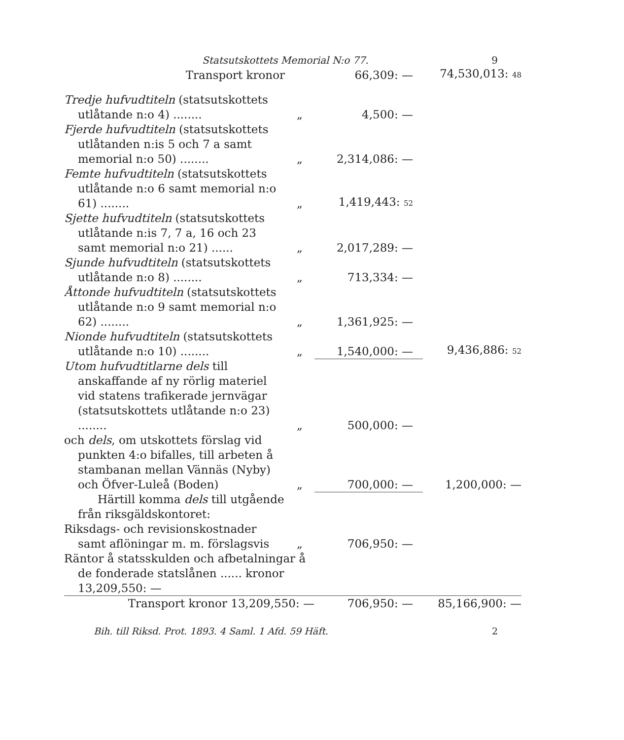Statsutskottets Memorial N:o 77. 9
| Transport kronor | | 66,309: — | 74,530,013: 48 |
| Tredje hufvudtiteln (statsutskottets utlåtande n:o 4) ........ | „ | 4,500: — | |
| Fjerde hufvudtiteln (statsutskottets utlåtanden n:is 5 och 7 a samt memorial n:o 50) ........ | „ | 2,314,086: — | |
| Femte hufvudtiteln (statsutskottets utlåtande n:o 6 samt memorial n:o 61) ........ | „ | 1,419,443: 52 | |
| Sjette hufvudtiteln (statsutskottets utlåtande n:is 7, 7 a, 16 och 23 samt memorial n:o 21) ...... | „ | 2,017,289: — | |
| Sjunde hufvudtiteln (statsutskottets utlåtande n:o 8) ........ | „ | 713,334: — | |
| Åttonde hufvudtiteln (statsutskottets utlåtande n:o 9 samt memorial n:o 62) ........ | „ | 1,361,925: — | |
| Nionde hufvudtiteln (statsutskottets utlåtande n:o 10) ........ | „ | 1,540,000: — | 9,436,886: 52 |
| Utom hufvudtitlarne dels till anskaffande af ny rörlig materiel vid statens trafikerade jernvägar (statsutskottets utlåtande n:o 23) ........ | „ | 500,000: — | |
| och dels , om utskottets förslag vid punkten 4:o bifalles, till arbeten å stambanan mellan Vännäs (Nyby) och Öfver-Luleå (Boden) | „ | 700,000: — | 1,200,000: — |
| Härtill komma dels till utgående från riksgäldskontoret: | | | |
| Riksdags- och revisionskostnader samt aflöningar m. m. förslagsvis | „ | 706,950: — | |
| Räntor å statsskulden och afbetalningar å de fonderade statslånen ...... kronor 13,209,550: — | | | |
| Transport kronor 13,209,550: — | | 706,950: — | 85,166,900: — |
Bih. till Riksd. Prot. 1893. 4 Saml. 1 Afd. 59 Häft. 2